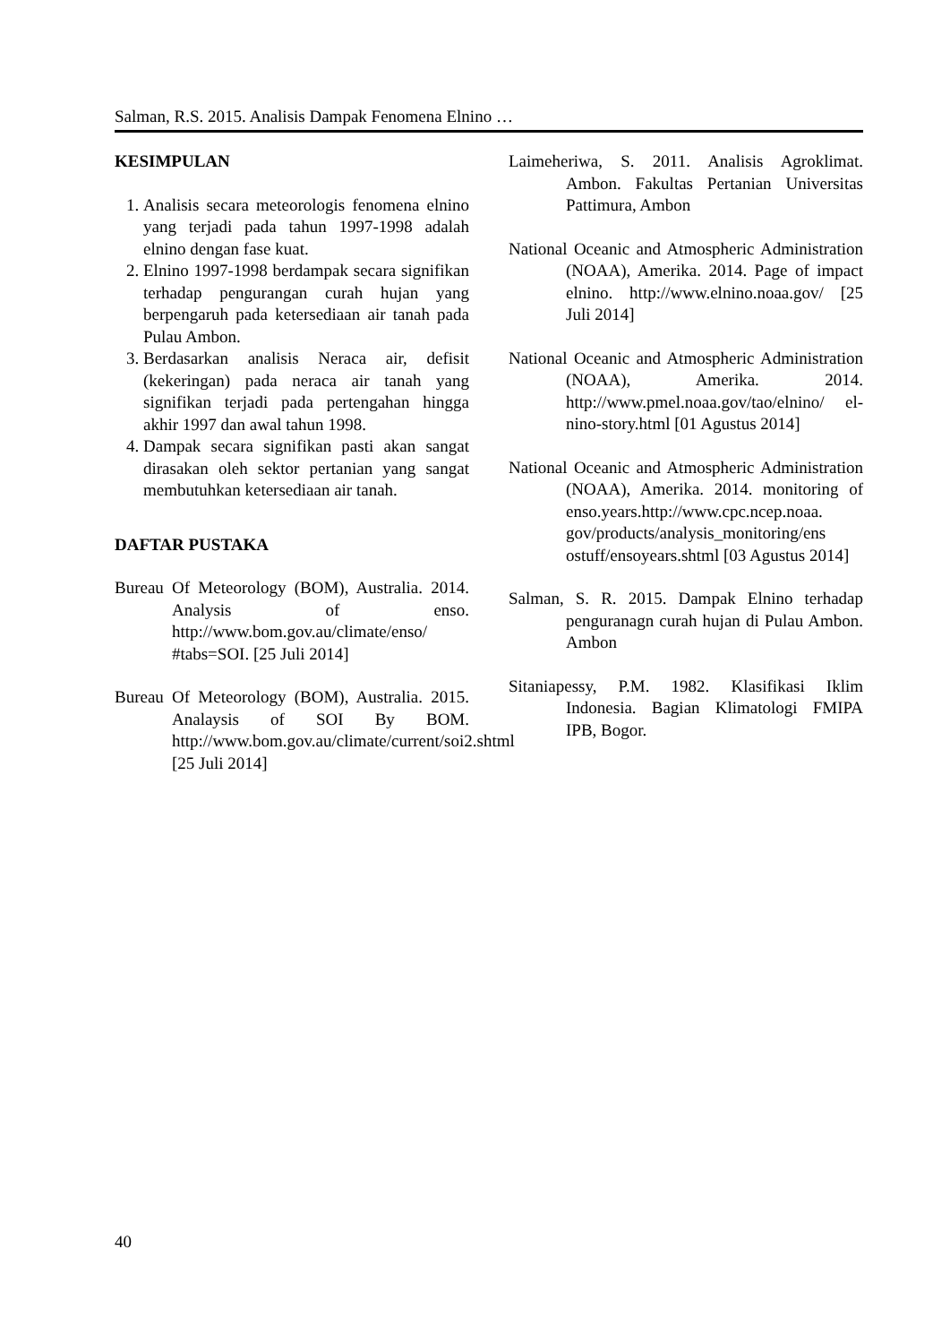Salman, R.S. 2015. Analisis Dampak Fenomena Elnino …
KESIMPULAN
1. Analisis secara meteorologis fenomena elnino yang terjadi pada tahun 1997-1998 adalah elnino dengan fase kuat.
2. Elnino 1997-1998 berdampak secara signifikan terhadap pengurangan curah hujan yang berpengaruh pada ketersediaan air tanah pada Pulau Ambon.
3. Berdasarkan analisis Neraca air, defisit (kekeringan) pada neraca air tanah yang signifikan terjadi pada pertengahan hingga akhir 1997 dan awal tahun 1998.
4. Dampak secara signifikan pasti akan sangat dirasakan oleh sektor pertanian yang sangat membutuhkan ketersediaan air tanah.
DAFTAR PUSTAKA
Bureau Of Meteorology (BOM), Australia. 2014. Analysis of enso. http://www.bom.gov.au/climate/enso/ #tabs=SOI. [25 Juli 2014]
Bureau Of Meteorology (BOM), Australia. 2015. Analaysis of SOI By BOM. http://www.bom.gov.au/climate/current/soi2.shtml [25 Juli 2014]
Laimeheriwa, S. 2011. Analisis Agroklimat. Ambon. Fakultas Pertanian Universitas Pattimura, Ambon
National Oceanic and Atmospheric Administration (NOAA), Amerika. 2014. Page of impact elnino. http://www.elnino.noaa.gov/ [25 Juli 2014]
National Oceanic and Atmospheric Administration (NOAA), Amerika. 2014. http://www.pmel.noaa.gov/tao/elnino/ el-nino-story.html [01 Agustus 2014]
National Oceanic and Atmospheric Administration (NOAA), Amerika. 2014. monitoring of enso.years.http://www.cpc.ncep.noaa. gov/products/analysis_monitoring/ens ostuff/ensoyears.shtml [03 Agustus 2014]
Salman, S. R. 2015. Dampak Elnino terhadap penguranagn curah hujan di Pulau Ambon. Ambon
Sitaniapessy, P.M. 1982. Klasifikasi Iklim Indonesia. Bagian Klimatologi FMIPA IPB, Bogor.
40